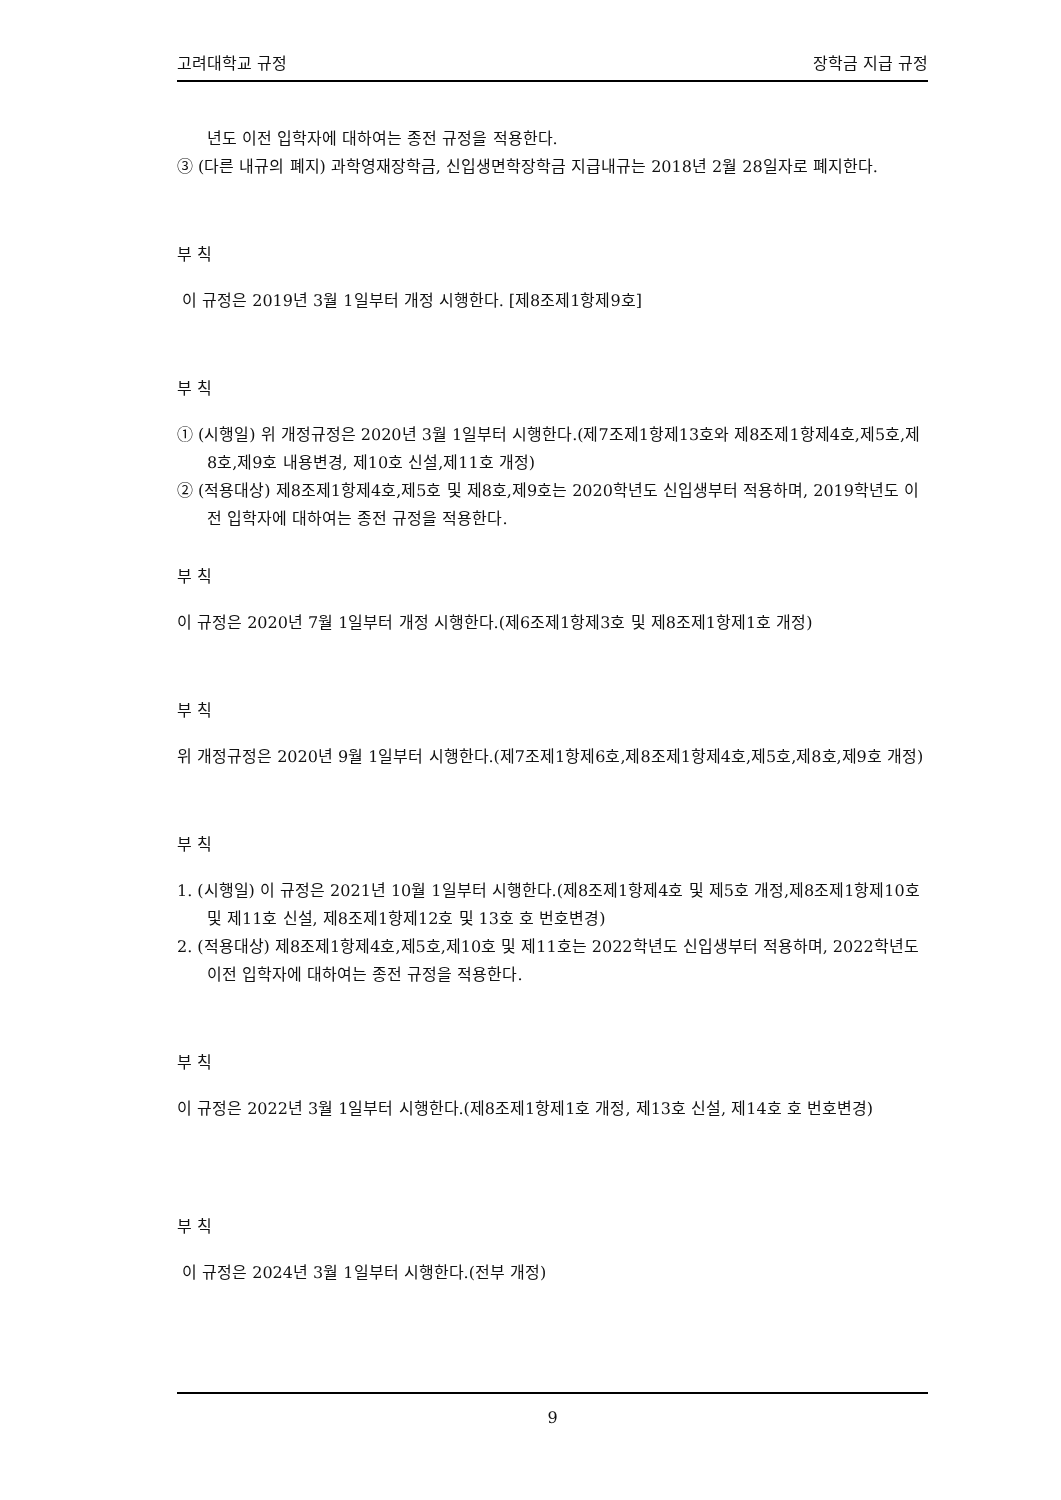고려대학교 규정 장학금 지급 규정
년도 이전 입학자에 대하여는 종전 규정을 적용한다.
③ (다른 내규의 폐지) 과학영재장학금, 신입생면학장학금 지급내규는 2018년 2월 28일자로 폐지한다.
부 칙
이 규정은 2019년 3월 1일부터 개정 시행한다. [제8조제1항제9호]
부 칙
① (시행일) 위 개정규정은 2020년 3월 1일부터 시행한다.(제7조제1항제13호와 제8조제1항제4호,제5호,제8호,제9호 내용변경, 제10호 신설,제11호 개정)
② (적용대상) 제8조제1항제4호,제5호 및 제8호,제9호는 2020학년도 신입생부터 적용하며, 2019학년도 이전 입학자에 대하여는 종전 규정을 적용한다.
부 칙
이 규정은 2020년 7월 1일부터 개정 시행한다.(제6조제1항제3호 및 제8조제1항제1호 개정)
부 칙
위 개정규정은 2020년 9월 1일부터 시행한다.(제7조제1항제6호,제8조제1항제4호,제5호,제8호,제9호 개정)
부 칙
1. (시행일) 이 규정은 2021년 10월 1일부터 시행한다.(제8조제1항제4호 및 제5호 개정,제8조제1항제10호 및 제11호 신설, 제8조제1항제12호 및 13호 호 번호변경)
2. (적용대상) 제8조제1항제4호,제5호,제10호 및 제11호는 2022학년도 신입생부터 적용하며, 2022학년도 이전 입학자에 대하여는 종전 규정을 적용한다.
부 칙
이 규정은 2022년 3월 1일부터 시행한다.(제8조제1항제1호 개정, 제13호 신설, 제14호 호 번호변경)
부 칙
이 규정은 2024년 3월 1일부터 시행한다.(전부 개정)
9